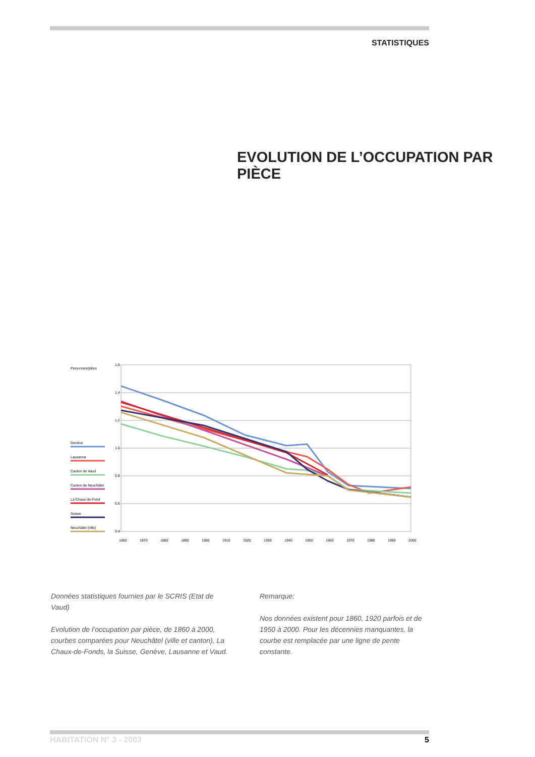STATISTIQUES
EVOLUTION DE L’OCCUPATION PAR PIÈCE
Personnes/pièce
1.6
1.4
1.2
1.0
0.8
0.6
0.4
Genève
Lausanne
Canton de Vaud
Canton de Neuchâtel
La Chaux-de-Fond
Suisse
Neuchâtel (ville)
1860
1870
1880
1890
1900
1910
1920
1930
1940
1950
1960
1970
1980
1990
2000
Données statistiques fournies par le SCRIS (Etat de Vaud)
Evolution de l’occupation par pièce, de 1860 à 2000, courbes comparées pour Neuchâtel (ville et canton), La Chaux-de-Fonds, la Suisse, Genève, Lausanne et Vaud.
Remarque:
Nos données existent pour 1860, 1920 parfois et de 1950 à 2000. Pour les décennies manquantes, la courbe est remplacée par une ligne de pente constante.
HABITATION N° 3 - 2003 5